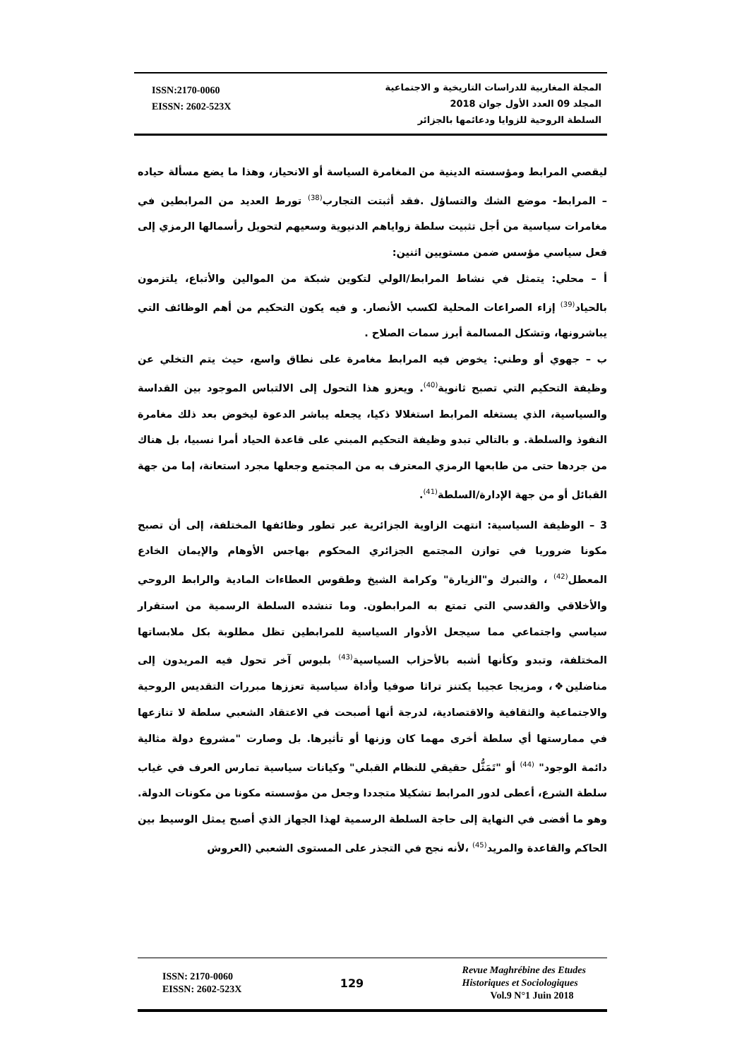ISSN:2170-0060
EISSN: 2602-523X
المجلة المغاربية للدراسات التاريخية و الاجتماعية
المجلد 09 العدد الأول جوان 2018
السلطة الروحية للزوايا ودعائمها بالجزائر
ليقصي المرابط ومؤسسته الدينية من المغامرة السياسة أو الانحياز، وهذا ما يضع مسألة حياده – المرابط- موضع الشك والتساؤل .فقد أثبتت التجارب<sup>(38)</sup> تورط العديد من المرابطين في مغامرات سياسية من أجل تثبيت سلطة زواياهم الدنيوية وسعيهم لتحويل رأسمالها الرمزي إلى فعل سياسي مؤسس ضمن مستويين اثنين:
أ – محلي: يتمثل في نشاط المرابط/الولي لتكوين شبكة من الموالين والأتباع، يلتزمون بالحياد<sup>(39)</sup> إزاء الصراعات المحلية لكسب الأنصار. و فيه يكون التحكيم من أهم الوظائف التي يباشرونها، وتشكل المسالمة أبرز سمات الصلاح .
ب – جهوي أو وطني: يخوض فيه المرابط مغامرة على نطاق واسع، حيث يتم التخلي عن وظيفة التحكيم التي تصبح ثانوية<sup>(40)</sup>. ويعزو هذا التحول إلى الالتباس الموجود بين القداسة والسياسية، الذي يستغله المرابط استغلالا ذكيا، يجعله يباشر الدعوة ليخوض بعد ذلك مغامرة النفوذ والسلطة. و بالتالي تبدو وظيفة التحكيم المبني على قاعدة الحياد أمرا نسبيا، بل هناك من جردها حتى من طابعها الرمزي المعترف به من المجتمع وجعلها مجرد استعانة، إما من جهة القبائل أو من جهة الإدارة/السلطة<sup>(41)</sup>.
3 – الوظيفة السياسية: انتهت الزاوية الجزائرية عبر تطور وظائفها المختلفة، إلى أن تصبح مكونا ضروريا في توازن المجتمع الجزائري المحكوم بهاجس الأوهام والإيمان الخادع المعطل<sup>(42)</sup> ، والتبرك و"الزيارة" وكرامة الشيخ وطقوس العطاءات المادية والرابط الروحي والأخلاقي والقدسي التي تمتع به المرابطون. وما تنشده السلطة الرسمية من استقرار سياسي واجتماعي مما سيجعل الأدوار السياسية للمرابطين تظل مطلوبة بكل ملابساتها المختلفة، وتبدو وكأنها أشبه بالأحزاب السياسية<sup>(43)</sup> بلبوس آخر تحول فيه المريدون إلى مناضلين❖، ومزيجا عجيبا يكتنز تراثا صوفيا وأداة سياسية تعززها مبررات التقديس الروحية والاجتماعية والثقافية والاقتصادية، لدرجة أنها أصبحت في الاعتقاد الشعبي سلطة لا تنازعها في ممارستها أي سلطة أخرى مهما كان وزنها أو تأثيرها. بل وصارت "مشروع دولة مثالية دائمة الوجود" <sup>(44)</sup> أو "تَمَثُّل حقيقي للنظام القبلي" وكيانات سياسية تمارس العرف في غياب سلطة الشرع، أعطى لدور المرابط تشكيلا متجددا وجعل من مؤسسته مكونا من مكونات الدولة. وهو ما أفضى في النهاية إلى حاجة السلطة الرسمية لهذا الجهاز الذي أصبح يمثل الوسيط بين الحاكم والقاعدة والمريد<sup>(45)</sup> ،لأنه نجح في التجذر على المستوى الشعبي (العروش
ISSN: 2170-0060
EISSN: 2602-523X
129
Revue Maghrébine des Etudes
Historiques et Sociologiques
Vol.9 N°1 Juin 2018